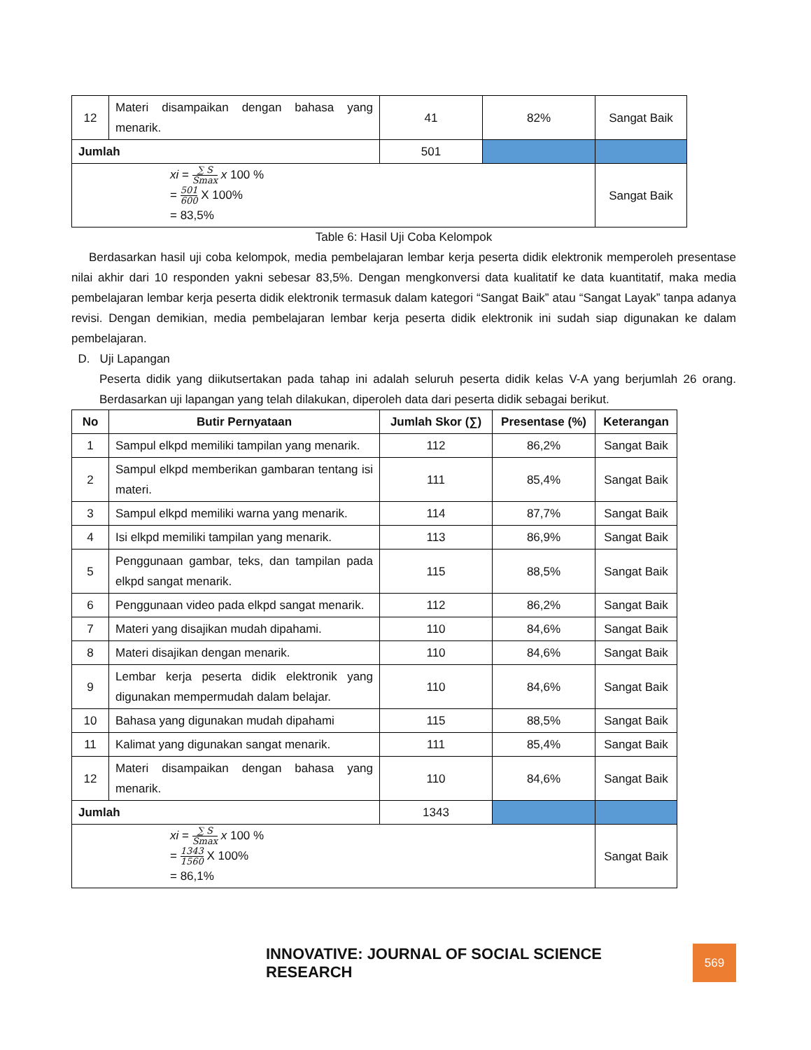| 12 | Materi disampaikan dengan bahasa yang menarik. | 41 | 82% | Sangat Baik |
| Jumlah | | 501 | | |
| xi = ∑ S Smax x 100 % = 501 600 X 100% = 83,5% | | | | Sangat Baik |
Table 6: Hasil Uji Coba Kelompok
Berdasarkan hasil uji coba kelompok, media pembelajaran lembar kerja peserta didik elektronik memperoleh presentase nilai akhir dari 10 responden yakni sebesar 83,5%. Dengan mengkonversi data kualitatif ke data kuantitatif, maka media pembelajaran lembar kerja peserta didik elektronik termasuk dalam kategori “Sangat Baik” atau “Sangat Layak” tanpa adanya revisi. Dengan demikian, media pembelajaran lembar kerja peserta didik elektronik ini sudah siap digunakan ke dalam pembelajaran.
D. Uji Lapangan
Peserta didik yang diikutsertakan pada tahap ini adalah seluruh peserta didik kelas V-A yang berjumlah 26 orang. Berdasarkan uji lapangan yang telah dilakukan, diperoleh data dari peserta didik sebagai berikut.
| No | Butir Pernyataan | Jumlah Skor (∑) | Presentase (%) | Keterangan |
| --- | --- | --- | --- | --- |
| 1 | Sampul elkpd memiliki tampilan yang menarik. | 112 | 86,2% | Sangat Baik |
| 2 | Sampul elkpd memberikan gambaran tentang isi materi. | 111 | 85,4% | Sangat Baik |
| 3 | Sampul elkpd memiliki warna yang menarik. | 114 | 87,7% | Sangat Baik |
| 4 | Isi elkpd memiliki tampilan yang menarik. | 113 | 86,9% | Sangat Baik |
| 5 | Penggunaan gambar, teks, dan tampilan pada elkpd sangat menarik. | 115 | 88,5% | Sangat Baik |
| 6 | Penggunaan video pada elkpd sangat menarik. | 112 | 86,2% | Sangat Baik |
| 7 | Materi yang disajikan mudah dipahami. | 110 | 84,6% | Sangat Baik |
| 8 | Materi disajikan dengan menarik. | 110 | 84,6% | Sangat Baik |
| 9 | Lembar kerja peserta didik elektronik yang digunakan mempermudah dalam belajar. | 110 | 84,6% | Sangat Baik |
| 10 | Bahasa yang digunakan mudah dipahami | 115 | 88,5% | Sangat Baik |
| 11 | Kalimat yang digunakan sangat menarik. | 111 | 85,4% | Sangat Baik |
| 12 | Materi disampaikan dengan bahasa yang menarik. | 110 | 84,6% | Sangat Baik |
| Jumlah | | 1343 | | |
| xi = ∑ S Smax x 100 % = 1343 1560 X 100% = 86,1% | | | | Sangat Baik |
INNOVATIVE: JOURNAL OF SOCIAL SCIENCE RESEARCH
569